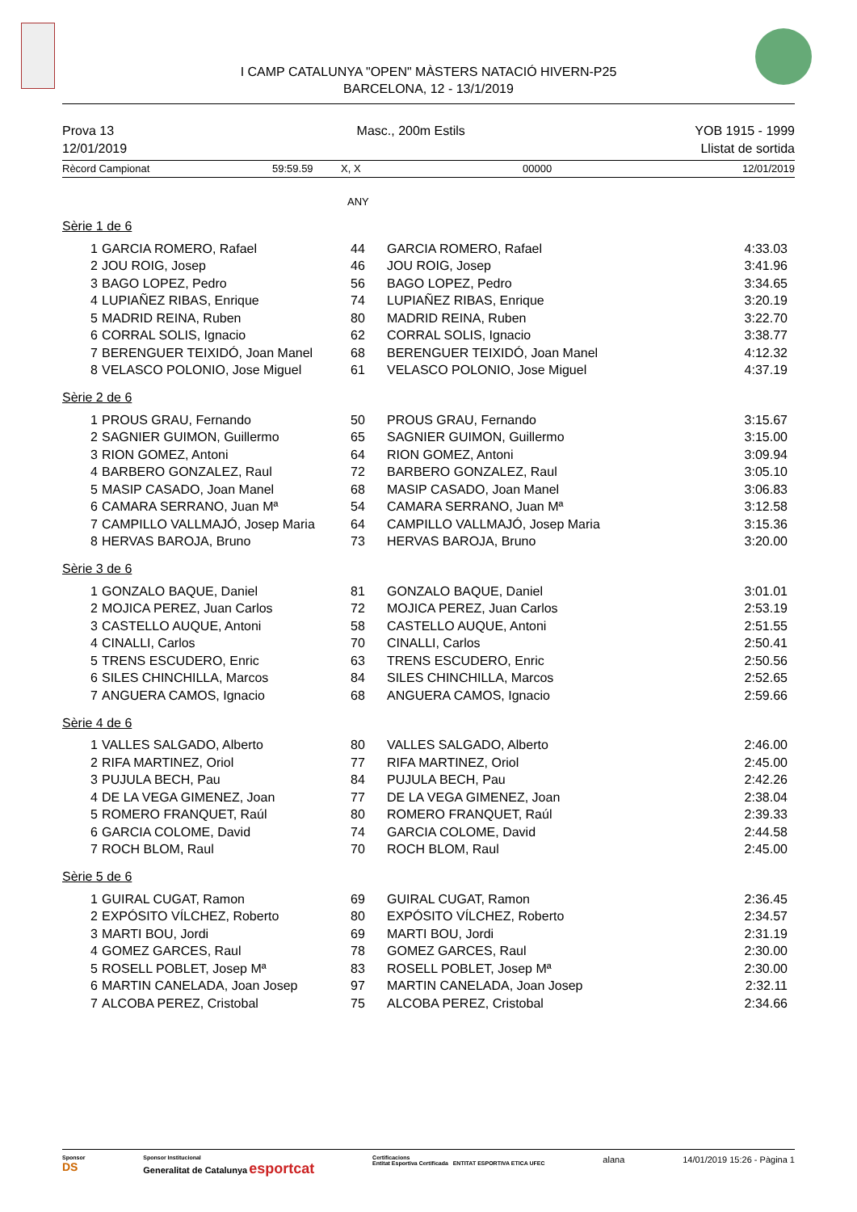I CAMP CATALUNYA "OPEN" MÀSTERS NATACIÓ HIVERN-P25
BARCELONA, 12 - 13/1/2019
Prova 13
12/01/2019
Masc., 200m Estils YOB 1915 - 1999
Llistat de sortida
Rècord Campionat 59:59.59 X, X 00000 12/01/2019
ANY
Sèrie 1 de 6
| 1 | GARCIA ROMERO, Rafael | 44 | GARCIA ROMERO, Rafael | 4:33.03 |
| 2 | JOU ROIG, Josep | 46 | JOU ROIG, Josep | 3:41.96 |
| 3 | BAGO LOPEZ, Pedro | 56 | BAGO LOPEZ, Pedro | 3:34.65 |
| 4 | LUPIAÑEZ RIBAS, Enrique | 74 | LUPIAÑEZ RIBAS, Enrique | 3:20.19 |
| 5 | MADRID REINA, Ruben | 80 | MADRID REINA, Ruben | 3:22.70 |
| 6 | CORRAL SOLIS, Ignacio | 62 | CORRAL SOLIS, Ignacio | 3:38.77 |
| 7 | BERENGUER TEIXIDÓ, Joan Manel | 68 | BERENGUER TEIXIDÓ, Joan Manel | 4:12.32 |
| 8 | VELASCO POLONIO, Jose Miguel | 61 | VELASCO POLONIO, Jose Miguel | 4:37.19 |
Sèrie 2 de 6
| 1 | PROUS GRAU, Fernando | 50 | PROUS GRAU, Fernando | 3:15.67 |
| 2 | SAGNIER GUIMON, Guillermo | 65 | SAGNIER GUIMON, Guillermo | 3:15.00 |
| 3 | RION GOMEZ, Antoni | 64 | RION GOMEZ, Antoni | 3:09.94 |
| 4 | BARBERO GONZALEZ, Raul | 72 | BARBERO GONZALEZ, Raul | 3:05.10 |
| 5 | MASIP CASADO, Joan Manel | 68 | MASIP CASADO, Joan Manel | 3:06.83 |
| 6 | CAMARA SERRANO, Juan Mª | 54 | CAMARA SERRANO, Juan Mª | 3:12.58 |
| 7 | CAMPILLO VALLMAJÓ, Josep Maria | 64 | CAMPILLO VALLMAJÓ, Josep Maria | 3:15.36 |
| 8 | HERVAS BAROJA, Bruno | 73 | HERVAS BAROJA, Bruno | 3:20.00 |
Sèrie 3 de 6
| 1 | GONZALO BAQUE, Daniel | 81 | GONZALO BAQUE, Daniel | 3:01.01 |
| 2 | MOJICA PEREZ, Juan Carlos | 72 | MOJICA PEREZ, Juan Carlos | 2:53.19 |
| 3 | CASTELLO AUQUE, Antoni | 58 | CASTELLO AUQUE, Antoni | 2:51.55 |
| 4 | CINALLI, Carlos | 70 | CINALLI, Carlos | 2:50.41 |
| 5 | TRENS ESCUDERO, Enric | 63 | TRENS ESCUDERO, Enric | 2:50.56 |
| 6 | SILES CHINCHILLA, Marcos | 84 | SILES CHINCHILLA, Marcos | 2:52.65 |
| 7 | ANGUERA CAMOS, Ignacio | 68 | ANGUERA CAMOS, Ignacio | 2:59.66 |
Sèrie 4 de 6
| 1 | VALLES SALGADO, Alberto | 80 | VALLES SALGADO, Alberto | 2:46.00 |
| 2 | RIFA MARTINEZ, Oriol | 77 | RIFA MARTINEZ, Oriol | 2:45.00 |
| 3 | PUJULA BECH, Pau | 84 | PUJULA BECH, Pau | 2:42.26 |
| 4 | DE LA VEGA GIMENEZ, Joan | 77 | DE LA VEGA GIMENEZ, Joan | 2:38.04 |
| 5 | ROMERO FRANQUET, Raúl | 80 | ROMERO FRANQUET, Raúl | 2:39.33 |
| 6 | GARCIA COLOME, David | 74 | GARCIA COLOME, David | 2:44.58 |
| 7 | ROCH BLOM, Raul | 70 | ROCH BLOM, Raul | 2:45.00 |
Sèrie 5 de 6
| 1 | GUIRAL CUGAT, Ramon | 69 | GUIRAL CUGAT, Ramon | 2:36.45 |
| 2 | EXPÓSITO VÍLCHEZ, Roberto | 80 | EXPÓSITO VÍLCHEZ, Roberto | 2:34.57 |
| 3 | MARTI BOU, Jordi | 69 | MARTI BOU, Jordi | 2:31.19 |
| 4 | GOMEZ GARCES, Raul | 78 | GOMEZ GARCES, Raul | 2:30.00 |
| 5 | ROSELL POBLET, Josep Mª | 83 | ROSELL POBLET, Josep Mª | 2:30.00 |
| 6 | MARTIN CANELADA, Joan Josep | 97 | MARTIN CANELADA, Joan Josep | 2:32.11 |
| 7 | ALCOBA PEREZ, Cristobal | 75 | ALCOBA PEREZ, Cristobal | 2:34.66 |
Sponsor
DS
Sponsor Institucional
Generalitat de Catalunya esportcat
Certificacions
Entitat Esportiva Certificada ENTITAT ESPORTIVA ETICA UFEC
alana 14/01/2019 15:26 - Pàgina 1